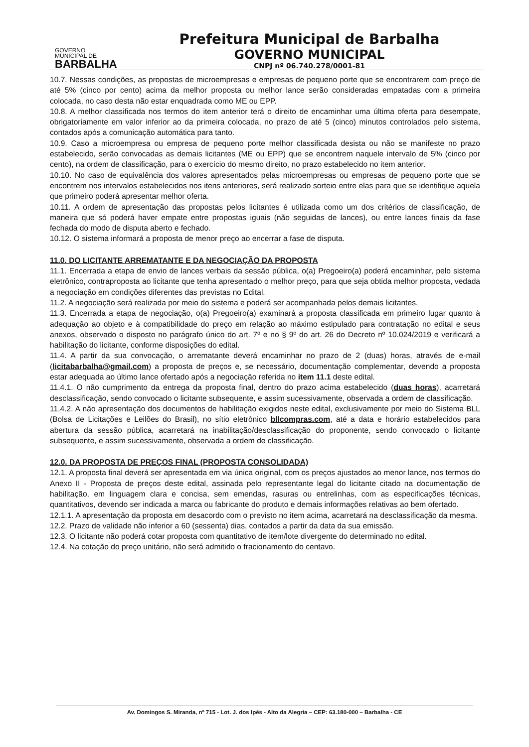GOVERNO
MUNICIPAL DE
BARBALHA
Prefeitura Municipal de Barbalha
GOVERNO MUNICIPAL
CNPJ nº 06.740.278/0001-81
10.7. Nessas condições, as propostas de microempresas e empresas de pequeno porte que se encontrarem com preço de até 5% (cinco por cento) acima da melhor proposta ou melhor lance serão consideradas empatadas com a primeira colocada, no caso desta não estar enquadrada como ME ou EPP.
10.8. A melhor classificada nos termos do item anterior terá o direito de encaminhar uma última oferta para desempate, obrigatoriamente em valor inferior ao da primeira colocada, no prazo de até 5 (cinco) minutos controlados pelo sistema, contados após a comunicação automática para tanto.
10.9. Caso a microempresa ou empresa de pequeno porte melhor classificada desista ou não se manifeste no prazo estabelecido, serão convocadas as demais licitantes (ME ou EPP) que se encontrem naquele intervalo de 5% (cinco por cento), na ordem de classificação, para o exercício do mesmo direito, no prazo estabelecido no item anterior.
10.10. No caso de equivalência dos valores apresentados pelas microempresas ou empresas de pequeno porte que se encontrem nos intervalos estabelecidos nos itens anteriores, será realizado sorteio entre elas para que se identifique aquela que primeiro poderá apresentar melhor oferta.
10.11. A ordem de apresentação das propostas pelos licitantes é utilizada como um dos critérios de classificação, de maneira que só poderá haver empate entre propostas iguais (não seguidas de lances), ou entre lances finais da fase fechada do modo de disputa aberto e fechado.
10.12. O sistema informará a proposta de menor preço ao encerrar a fase de disputa.
11.0. DO LICITANTE ARREMATANTE E DA NEGOCIAÇÃO DA PROPOSTA
11.1. Encerrada a etapa de envio de lances verbais da sessão pública, o(a) Pregoeiro(a) poderá encaminhar, pelo sistema eletrônico, contraproposta ao licitante que tenha apresentado o melhor preço, para que seja obtida melhor proposta, vedada a negociação em condições diferentes das previstas no Edital.
11.2. A negociação será realizada por meio do sistema e poderá ser acompanhada pelos demais licitantes.
11.3. Encerrada a etapa de negociação, o(a) Pregoeiro(a) examinará a proposta classificada em primeiro lugar quanto à adequação ao objeto e à compatibilidade do preço em relação ao máximo estipulado para contratação no edital e seus anexos, observado o disposto no parágrafo único do art. 7º e no § 9º do art. 26 do Decreto nº 10.024/2019 e verificará a habilitação do licitante, conforme disposições do edital.
11.4. A partir da sua convocação, o arrematante deverá encaminhar no prazo de 2 (duas) horas, através de e-mail (licitabarbalha@gmail.com) a proposta de preços e, se necessário, documentação complementar, devendo a proposta estar adequada ao último lance ofertado após a negociação referida no item 11.1 deste edital.
11.4.1. O não cumprimento da entrega da proposta final, dentro do prazo acima estabelecido (duas horas), acarretará desclassificação, sendo convocado o licitante subsequente, e assim sucessivamente, observada a ordem de classificação.
11.4.2. A não apresentação dos documentos de habilitação exigidos neste edital, exclusivamente por meio do Sistema BLL (Bolsa de Licitações e Leilões do Brasil), no sítio eletrônico bllcompras.com, até a data e horário estabelecidos para abertura da sessão pública, acarretará na inabilitação/desclassificação do proponente, sendo convocado o licitante subsequente, e assim sucessivamente, observada a ordem de classificação.
12.0. DA PROPOSTA DE PREÇOS FINAL (PROPOSTA CONSOLIDADA)
12.1. A proposta final deverá ser apresentada em via única original, com os preços ajustados ao menor lance, nos termos do Anexo II - Proposta de preços deste edital, assinada pelo representante legal do licitante citado na documentação de habilitação, em linguagem clara e concisa, sem emendas, rasuras ou entrelinhas, com as especificações técnicas, quantitativos, devendo ser indicada a marca ou fabricante do produto e demais informações relativas ao bem ofertado.
12.1.1. A apresentação da proposta em desacordo com o previsto no item acima, acarretará na desclassificação da mesma.
12.2. Prazo de validade não inferior a 60 (sessenta) dias, contados a partir da data da sua emissão.
12.3. O licitante não poderá cotar proposta com quantitativo de item/lote divergente do determinado no edital.
12.4. Na cotação do preço unitário, não será admitido o fracionamento do centavo.
Av. Domingos S. Miranda, nº 715 - Lot. J. dos Ipês - Alto da Alegria – CEP: 63.180-000 – Barbalha - CE